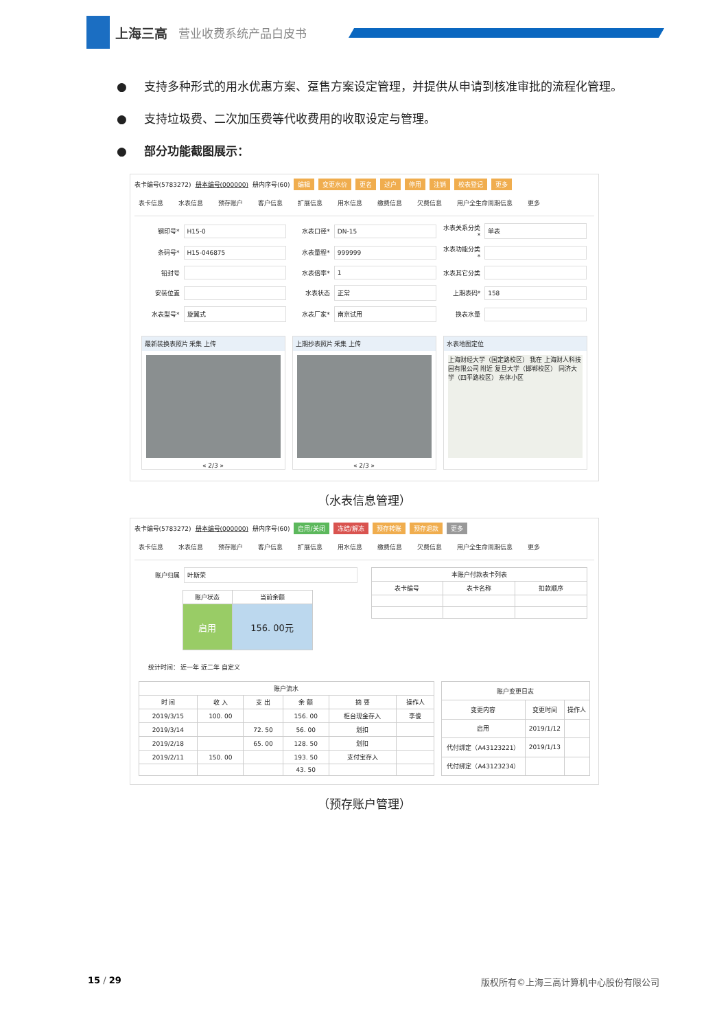上海三高 营业收费系统产品白皮书
● 支持多种形式的用水优惠方案、趸售方案设定管理，并提供从申请到核准审批的流程化管理。
● 支持垃圾费、二次加压费等代收费用的收取设定与管理。
● 部分功能截图展示：
表卡编号(5783272) 册本编号(000000) 册内序号(60) 编辑 变更水价 更名 过户 停用 注销 校表登记 更多
表卡信息 水表信息 预存账户 客户信息 扩展信息 用水信息 缴费信息 欠费信息 用户全生命周期信息 更多
钢印号* H15-0
水表口径* DN-15
水表关系分类* 单表
条码号* H15-046875
水表量程* 999999
水表功能分类*
铅封号
水表倍率* 1
水表其它分类
安装位置
水表状态 正常
上期表码* 158
水表型号* 旋翼式
水表厂家* 南京试用
换表水量
最新装换表照片 采集 上传
« 2/3 »
上期抄表照片 采集 上传
« 2/3 »
水表地图定位
上海财经大学（国定路校区） 我在 上海财人科技园有限公司 附近 复旦大学（邯郸校区） 同济大学（四平路校区） 东体小区
（水表信息管理）
表卡编号(5783272) 册本编号(000000) 册内序号(60) 启用/关闭 冻结/解冻 预存转账 预存退款 更多
表卡信息 水表信息 预存账户 客户信息 扩展信息 用水信息 缴费信息 欠费信息 用户全生命周期信息 更多
账户归属 叶斯荣
| 账户状态 | 当前余额 |
| --- | --- |
| 启用 | 156. 00元 |
| 本账户付款表卡列表 | | |
| --- | --- | --- |
| 表卡编号 | 表卡名称 | 扣款顺序 |
统计时间： 近一年 近二年 自定义
| 账户流水 | | | | | |
| --- | --- | --- | --- | --- | --- |
| 时 间 | 收 入 | 支 出 | 余 额 | 摘 要 | 操作人 |
| 2019/3/15 | 100. 00 | | 156. 00 | 柜台现金存入 | 李俊 |
| 2019/3/14 | | 72. 50 | 56. 00 | 划扣 | |
| 2019/2/18 | | 65. 00 | 128. 50 | 划扣 | |
| 2019/2/11 | 150. 00 | | 193. 50 | 支付宝存入 | |
| | | | 43. 50 | | |
| 账户变更日志 | | |
| --- | --- | --- |
| 变更内容 | 变更时间 | 操作人 |
| 启用 | 2019/1/12 | |
| 代付绑定（A43123221） | 2019/1/13 | |
| 代付绑定（A43123234） | | |
（预存账户管理）
15 / 29 版权所有©上海三高计算机中心股份有限公司